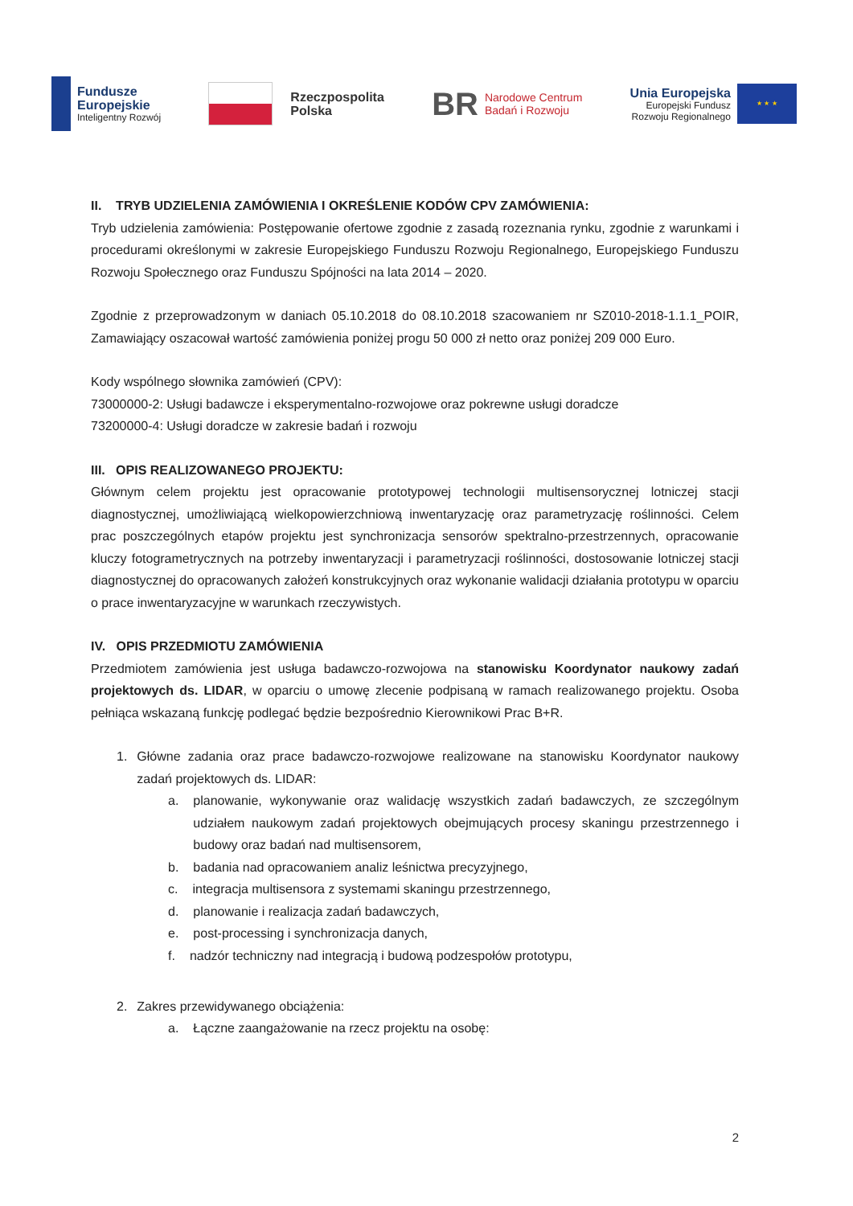Fundusze
Europejskie
Inteligentny Rozwój
Rzeczpospolita
Polska
BR
Narodowe Centrum
Badań i Rozwoju
Unia Europejska
Europejski Fundusz
Rozwoju Regionalnego
★ ★ ★
II. TRYB UDZIELENIA ZAMÓWIENIA I OKREŚLENIE KODÓW CPV ZAMÓWIENIA:
Tryb udzielenia zamówienia: Postępowanie ofertowe zgodnie z zasadą rozeznania rynku, zgodnie z warunkami i procedurami określonymi w zakresie Europejskiego Funduszu Rozwoju Regionalnego, Europejskiego Funduszu Rozwoju Społecznego oraz Funduszu Spójności na lata 2014 – 2020.
Zgodnie z przeprowadzonym w daniach 05.10.2018 do 08.10.2018 szacowaniem nr SZ010-2018-1.1.1_POIR, Zamawiający oszacował wartość zamówienia poniżej progu 50 000 zł netto oraz poniżej 209 000 Euro.
Kody wspólnego słownika zamówień (CPV):
73000000-2: Usługi badawcze i eksperymentalno-rozwojowe oraz pokrewne usługi doradcze
73200000-4: Usługi doradcze w zakresie badań i rozwoju
III. OPIS REALIZOWANEGO PROJEKTU:
Głównym celem projektu jest opracowanie prototypowej technologii multisensorycznej lotniczej stacji diagnostycznej, umożliwiającą wielkopowierzchniową inwentaryzację oraz parametryzację roślinności. Celem prac poszczególnych etapów projektu jest synchronizacja sensorów spektralno-przestrzennych, opracowanie kluczy fotogrametrycznych na potrzeby inwentaryzacji i parametryzacji roślinności, dostosowanie lotniczej stacji diagnostycznej do opracowanych założeń konstrukcyjnych oraz wykonanie walidacji działania prototypu w oparciu o prace inwentaryzacyjne w warunkach rzeczywistych.
IV. OPIS PRZEDMIOTU ZAMÓWIENIA
Przedmiotem zamówienia jest usługa badawczo-rozwojowa na stanowisku Koordynator naukowy zadań projektowych ds. LIDAR, w oparciu o umowę zlecenie podpisaną w ramach realizowanego projektu. Osoba pełniąca wskazaną funkcję podlegać będzie bezpośrednio Kierownikowi Prac B+R.
1. Główne zadania oraz prace badawczo-rozwojowe realizowane na stanowisku Koordynator naukowy zadań projektowych ds. LIDAR:
a. planowanie, wykonywanie oraz walidację wszystkich zadań badawczych, ze szczególnym udziałem naukowym zadań projektowych obejmujących procesy skaningu przestrzennego i budowy oraz badań nad multisensorem,
b. badania nad opracowaniem analiz leśnictwa precyzyjnego,
c. integracja multisensora z systemami skaningu przestrzennego,
d. planowanie i realizacja zadań badawczych,
e. post-processing i synchronizacja danych,
f. nadzór techniczny nad integracją i budową podzespołów prototypu,
2. Zakres przewidywanego obciążenia:
a. Łączne zaangażowanie na rzecz projektu na osobę:
2